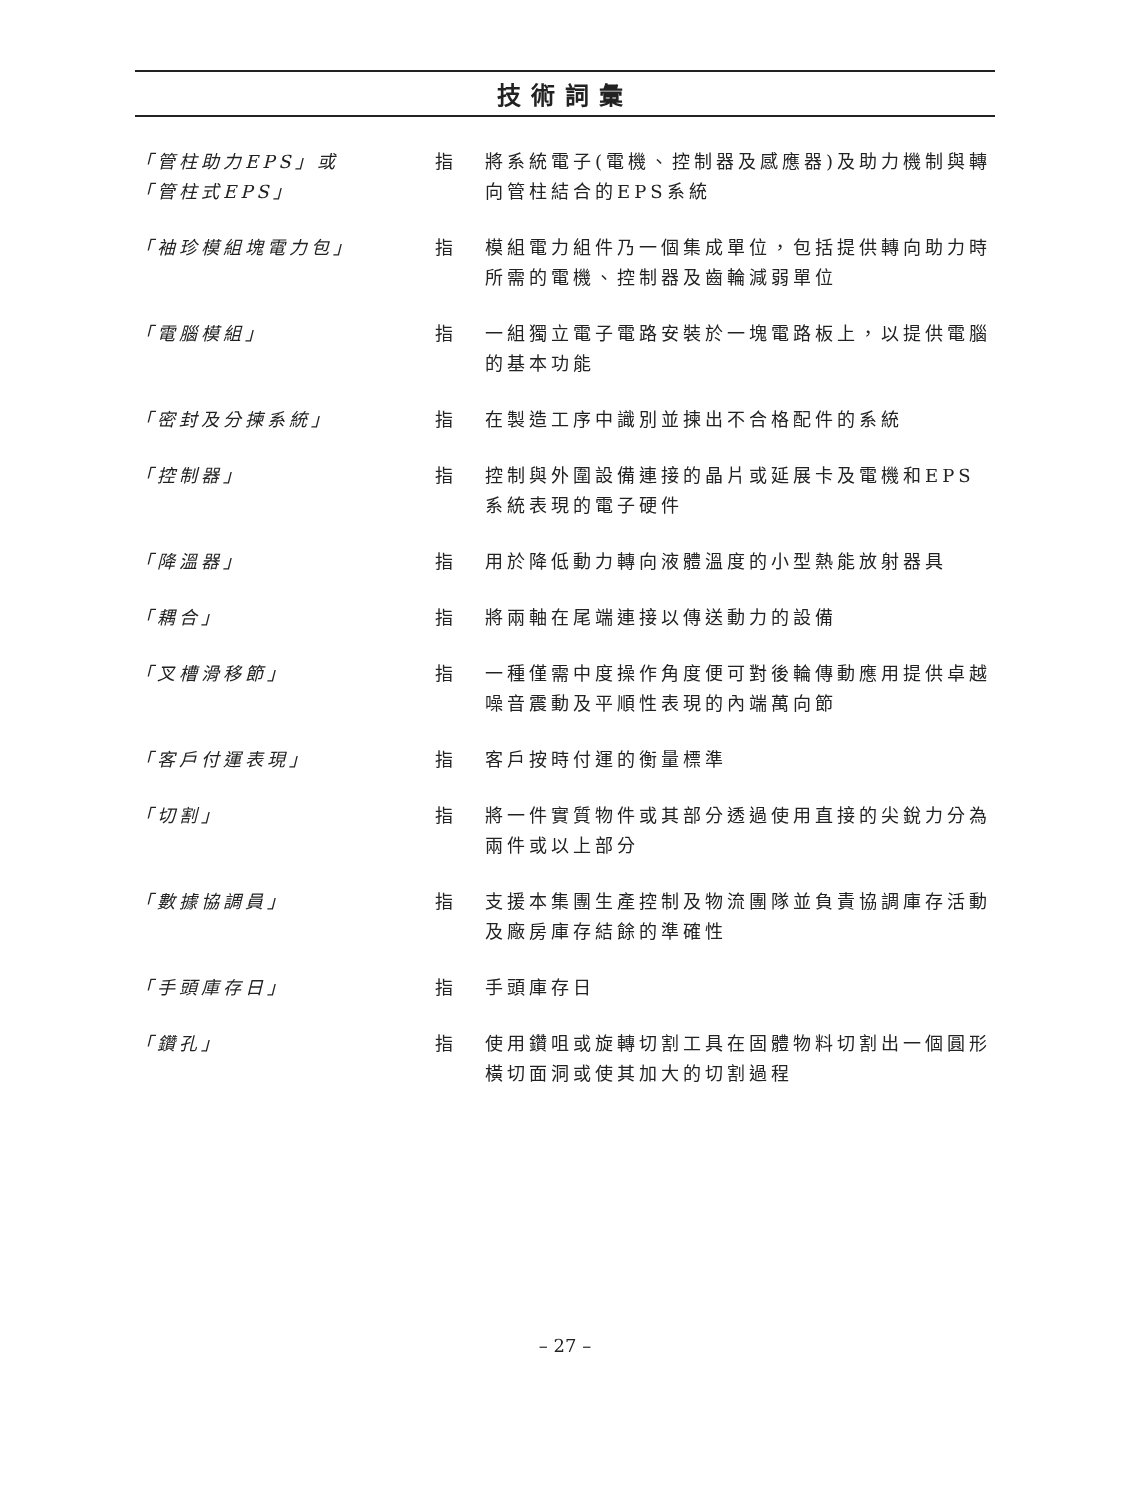技術詞彙
「管柱助力EPS」或
「管柱式EPS」
指 將系統電子(電機、控制器及感應器)及助力機制與轉向管柱結合的EPS系統
「袖珍模組塊電力包」 指 模組電力組件乃一個集成單位，包括提供轉向助力時所需的電機、控制器及齒輪減弱單位
「電腦模組」 指 一組獨立電子電路安裝於一塊電路板上，以提供電腦的基本功能
「密封及分揀系統」 指 在製造工序中識別並揀出不合格配件的系統
「控制器」 指 控制與外圍設備連接的晶片或延展卡及電機和EPS系統表現的電子硬件
「降溫器」 指 用於降低動力轉向液體溫度的小型熱能放射器具
「耦合」 指 將兩軸在尾端連接以傳送動力的設備
「叉槽滑移節」 指 一種僅需中度操作角度便可對後輪傳動應用提供卓越噪音震動及平順性表現的內端萬向節
「客戶付運表現」 指 客戶按時付運的衡量標準
「切割」 指 將一件實質物件或其部分透過使用直接的尖銳力分為兩件或以上部分
「數據協調員」 指 支援本集團生產控制及物流團隊並負責協調庫存活動及廠房庫存結餘的準確性
「手頭庫存日」 指 手頭庫存日
「鑽孔」 指 使用鑽咀或旋轉切割工具在固體物料切割出一個圓形橫切面洞或使其加大的切割過程
– 27 –